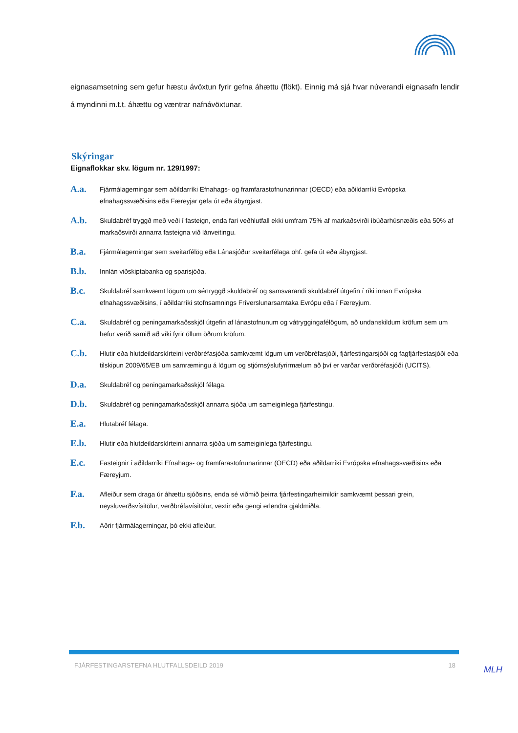eignasamsetning sem gefur hæstu ávöxtun fyrir gefna áhættu (flökt). Einnig má sjá hvar núverandi eignasafn lendir á myndinni m.t.t. áhættu og væntrar nafnávöxtunar.
Skýringar
Eignaflokkar skv. lögum nr. 129/1997:
A.a.
Fjármálagerningar sem aðildarríki Efnahags- og framfarastofnunarinnar (OECD) eða aðildarríki Evrópska efnahagssvæðisins eða Færeyjar gefa út eða ábyrgjast.
A.b.
Skuldabréf tryggð með veði í fasteign, enda fari veðhlutfall ekki umfram 75% af markaðsvirði íbúðarhúsnæðis eða 50% af markaðsvirði annarra fasteigna við lánveitingu.
B.a.
Fjármálagerningar sem sveitarfélög eða Lánasjóður sveitarfélaga ohf. gefa út eða ábyrgjast.
B.b.
Innlán viðskiptabanka og sparisjóða.
B.c.
Skuldabréf samkvæmt lögum um sértryggð skuldabréf og samsvarandi skuldabréf útgefin í ríki innan Evrópska efnahagssvæðisins, í aðildarríki stofnsamnings Fríverslunarsamtaka Evrópu eða í Færeyjum.
C.a.
Skuldabréf og peningamarkaðsskjöl útgefin af lánastofnunum og vátryggingafélögum, að undanskildum kröfum sem um hefur verið samið að víki fyrir öllum öðrum kröfum.
C.b.
Hlutir eða hlutdeildarskírteini verðbréfasjóða samkvæmt lögum um verðbréfasjóði, fjárfestingarsjóði og fagfjárfestasjóði eða tilskipun 2009/65/EB um samræmingu á lögum og stjórnsýslufyrirmælum að því er varðar verðbréfasjóði (UCITS).
D.a.
Skuldabréf og peningamarkaðsskjöl félaga.
D.b.
Skuldabréf og peningamarkaðsskjöl annarra sjóða um sameiginlega fjárfestingu.
E.a.
Hlutabréf félaga.
E.b.
Hlutir eða hlutdeildarskírteini annarra sjóða um sameiginlega fjárfestingu.
E.c.
Fasteignir í aðildarríki Efnahags- og framfarastofnunarinnar (OECD) eða aðildarríki Evrópska efnahagssvæðisins eða Færeyjum.
F.a.
Afleiður sem draga úr áhættu sjóðsins, enda sé viðmið þeirra fjárfestingarheimildir samkvæmt þessari grein, neysluverðsvísitölur, verðbréfavísitölur, vextir eða gengi erlendra gjaldmiðla.
F.b.
Aðrir fjármálagerningar, þó ekki afleiður.
FJÁRFESTINGARSTEFNA HLUTFALLSDEILD 2019 18 MLH